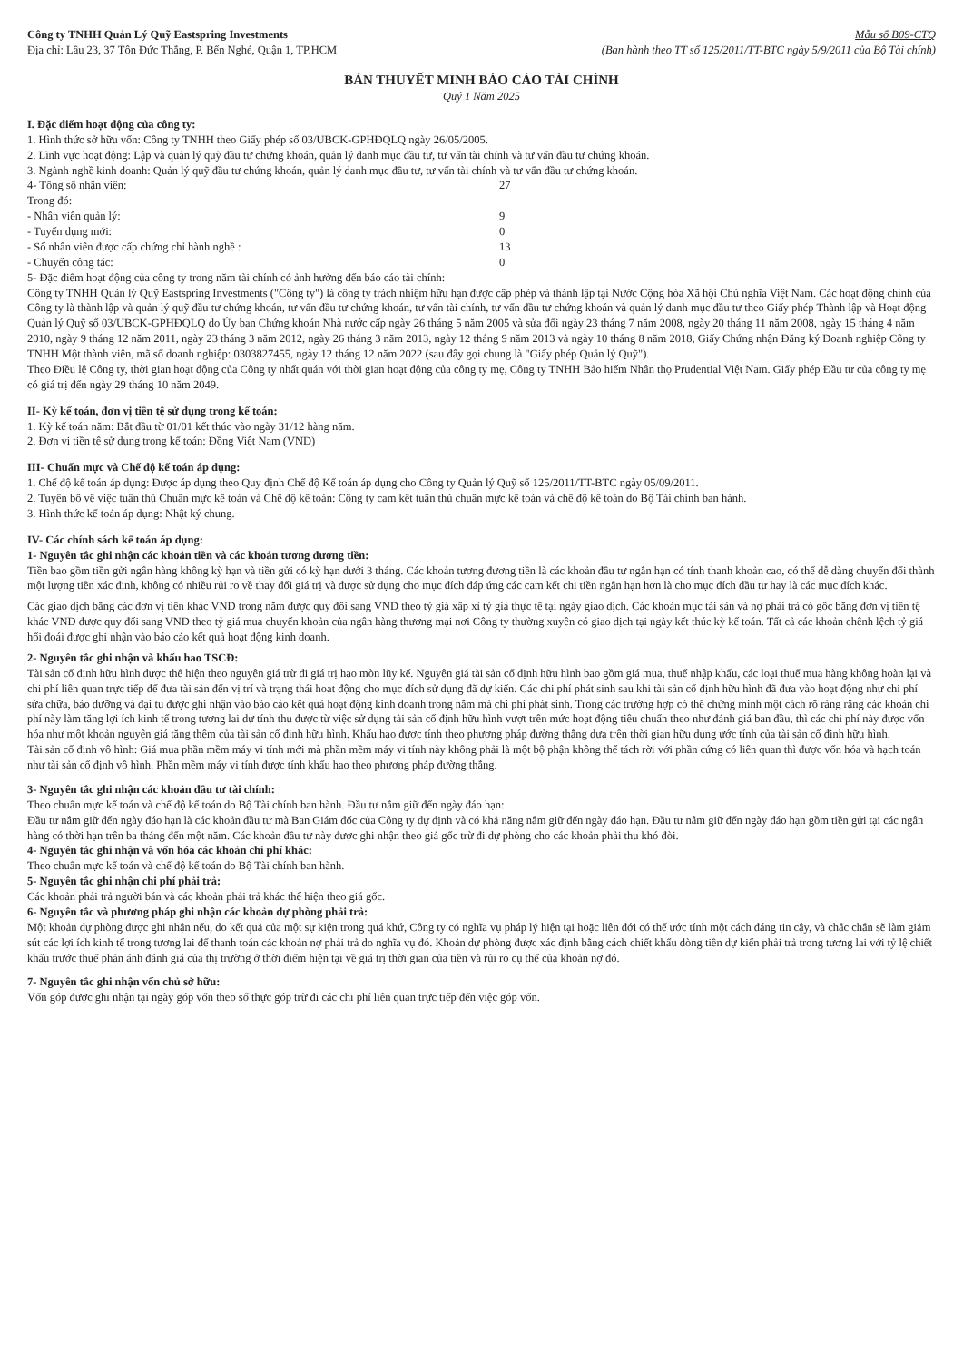Công ty TNHH Quản Lý Quỹ Eastspring Investments
Địa chỉ: Lầu 23, 37 Tôn Đức Thắng, P. Bến Nghé, Quận 1, TP.HCM
Mẫu số B09-CTQ
(Ban hành theo TT số 125/2011/TT-BTC ngày 5/9/2011 của Bộ Tài chính)
BẢN THUYẾT MINH BÁO CÁO TÀI CHÍNH
Quý 1 Năm 2025
I. Đặc điểm hoạt động của công ty:
1. Hình thức sở hữu vốn: Công ty TNHH theo Giấy phép số 03/UBCK-GPHĐQLQ ngày 26/05/2005.
2. Lĩnh vực hoạt động: Lập và quản lý quỹ đầu tư chứng khoán, quản lý danh mục đầu tư, tư vấn tài chính và tư vấn đầu tư chứng khoán.
3. Ngành nghề kinh doanh: Quản lý quỹ đầu tư chứng khoán, quản lý danh mục đầu tư, tư vấn tài chính và tư vấn đầu tư chứng khoán.
4- Tổng số nhân viên: 27
Trong đó:
- Nhân viên quản lý: 9
- Tuyển dụng mới: 0
- Số nhân viên được cấp chứng chỉ hành nghề : 13
- Chuyển công tác: 0
5- Đặc điểm hoạt động của công ty trong năm tài chính có ảnh hưởng đến báo cáo tài chính:
Công ty TNHH Quản lý Quỹ Eastspring Investments ("Công ty") là công ty trách nhiệm hữu hạn được cấp phép và thành lập tại Nước Cộng hòa Xã hội Chủ nghĩa Việt Nam. Các hoạt động chính của Công ty là thành lập và quản lý quỹ đầu tư chứng khoán, tư vấn đầu tư chứng khoán, tư vấn tài chính, tư vấn đầu tư chứng khoán và quản lý danh mục đầu tư theo Giấy phép Thành lập và Hoạt động Quản lý Quỹ số 03/UBCK-GPHĐQLQ do Ủy ban Chứng khoán Nhà nước cấp ngày 26 tháng 5 năm 2005 và sửa đổi ngày 23 tháng 7 năm 2008, ngày 20 tháng 11 năm 2008, ngày 15 tháng 4 năm 2010, ngày 9 tháng 12 năm 2011, ngày 23 tháng 3 năm 2012, ngày 26 tháng 3 năm 2013, ngày 12 tháng 9 năm 2013 và ngày 10 tháng 8 năm 2018, Giấy Chứng nhận Đăng ký Doanh nghiệp Công ty TNHH Một thành viên, mã số doanh nghiệp: 0303827455, ngày 12 tháng 12 năm 2022 (sau đây gọi chung là "Giấy phép Quản lý Quỹ").
Theo Điều lệ Công ty, thời gian hoạt động của Công ty nhất quán với thời gian hoạt động của công ty mẹ, Công ty TNHH Bảo hiểm Nhân thọ Prudential Việt Nam. Giấy phép Đầu tư của công ty mẹ có giá trị đến ngày 29 tháng 10 năm 2049.
II- Kỳ kế toán, đơn vị tiền tệ sử dụng trong kế toán:
1. Kỳ kế toán năm: Bắt đầu từ 01/01 kết thúc vào ngày 31/12 hàng năm.
2. Đơn vị tiền tệ sử dụng trong kế toán: Đồng Việt Nam (VND)
III- Chuẩn mực và Chế độ kế toán áp dụng:
1. Chế độ kế toán áp dụng: Được áp dụng theo Quy định Chế độ Kế toán áp dụng cho Công ty Quản lý Quỹ số 125/2011/TT-BTC ngày 05/09/2011.
2. Tuyên bố về việc tuân thủ Chuẩn mực kế toán và Chế độ kế toán: Công ty cam kết tuân thủ chuẩn mực kế toán và chế độ kế toán do Bộ Tài chính ban hành.
3. Hình thức kế toán áp dụng: Nhật ký chung.
IV- Các chính sách kế toán áp dụng:
1- Nguyên tắc ghi nhận các khoản tiền và các khoản tương đương tiền:
Tiền bao gồm tiền gửi ngân hàng không kỳ hạn và tiền gửi có kỳ hạn dưới 3 tháng. Các khoản tương đương tiền là các khoản đầu tư ngắn hạn có tính thanh khoản cao, có thể dễ dàng chuyển đổi thành một lượng tiền xác định, không có nhiều rủi ro về thay đổi giá trị và được sử dụng cho mục đích đáp ứng các cam kết chi tiền ngắn hạn hơn là cho mục đích đầu tư hay là các mục đích khác.
Các giao dịch bằng các đơn vị tiền khác VND trong năm được quy đổi sang VND theo tỷ giá xấp xỉ tỷ giá thực tế tại ngày giao dịch. Các khoản mục tài sản và nợ phải trả có gốc bằng đơn vị tiền tệ khác VND được quy đổi sang VND theo tỷ giá mua chuyển khoản của ngân hàng thương mại nơi Công ty thường xuyên có giao dịch tại ngày kết thúc kỳ kế toán. Tất cả các khoản chênh lệch tỷ giá hối đoái được ghi nhận vào báo cáo kết quả hoạt động kinh doanh.
2- Nguyên tắc ghi nhận và khấu hao TSCĐ:
Tài sản cố định hữu hình được thể hiện theo nguyên giá trừ đi giá trị hao mòn lũy kế. Nguyên giá tài sản cố định hữu hình bao gồm giá mua, thuế nhập khẩu, các loại thuế mua hàng không hoàn lại và chi phí liên quan trực tiếp để đưa tài sản đến vị trí và trạng thái hoạt động cho mục đích sử dụng đã dự kiến. Các chi phí phát sinh sau khi tài sản cố định hữu hình đã đưa vào hoạt động như chi phí sửa chữa, bảo dưỡng và đại tu được ghi nhận vào báo cáo kết quả hoạt động kinh doanh trong năm mà chi phí phát sinh. Trong các trường hợp có thể chứng minh một cách rõ ràng rằng các khoản chi phí này làm tăng lợi ích kinh tế trong tương lai dự tính thu được từ việc sử dụng tài sản cố định hữu hình vượt trên mức hoạt động tiêu chuẩn theo như đánh giá ban đầu, thì các chi phí này được vốn hóa như một khoản nguyên giá tăng thêm của tài sản cố định hữu hình. Khấu hao được tính theo phương pháp đường thẳng dựa trên thời gian hữu dụng ước tính của tài sản cố định hữu hình.
Tài sản cố định vô hình: Giá mua phần mềm máy vi tính mới mà phần mềm máy vi tính này không phải là một bộ phận không thể tách rời với phần cứng có liên quan thì được vốn hóa và hạch toán như tài sản cố định vô hình. Phần mềm máy vi tính được tính khấu hao theo phương pháp đường thẳng.
3- Nguyên tắc ghi nhận các khoản đầu tư tài chính:
Theo chuẩn mực kế toán và chế độ kế toán do Bộ Tài chính ban hành. Đầu tư nắm giữ đến ngày đáo hạn:
Đầu tư nắm giữ đến ngày đáo hạn là các khoản đầu tư mà Ban Giám đốc của Công ty dự định và có khả năng nắm giữ đến ngày đáo hạn. Đầu tư nắm giữ đến ngày đáo hạn gồm tiền gửi tại các ngân hàng có thời hạn trên ba tháng đến một năm. Các khoản đầu tư này được ghi nhận theo giá gốc trừ đi dự phòng cho các khoản phải thu khó đòi.
4- Nguyên tắc ghi nhận và vốn hóa các khoản chi phí khác:
Theo chuẩn mực kế toán và chế độ kế toán do Bộ Tài chính ban hành.
5- Nguyên tắc ghi nhận chi phí phải trả:
Các khoản phải trả người bán và các khoản phải trả khác thể hiện theo giá gốc.
6- Nguyên tắc và phương pháp ghi nhận các khoản dự phòng phải trả:
Một khoản dự phòng được ghi nhận nếu, do kết quả của một sự kiện trong quá khứ, Công ty có nghĩa vụ pháp lý hiện tại hoặc liên đới có thể ước tính một cách đáng tin cậy, và chắc chắn sẽ làm giảm sút các lợi ích kinh tế trong tương lai để thanh toán các khoản nợ phải trả do nghĩa vụ đó. Khoản dự phòng được xác định bằng cách chiết khấu dòng tiền dự kiến phải trả trong tương lai với tỷ lệ chiết khấu trước thuế phản ánh đánh giá của thị trường ở thời điểm hiện tại về giá trị thời gian của tiền và rủi ro cụ thể của khoản nợ đó.
7- Nguyên tắc ghi nhận vốn chủ sở hữu:
Vốn góp được ghi nhận tại ngày góp vốn theo số thực góp trừ đi các chi phí liên quan trực tiếp đến việc góp vốn.